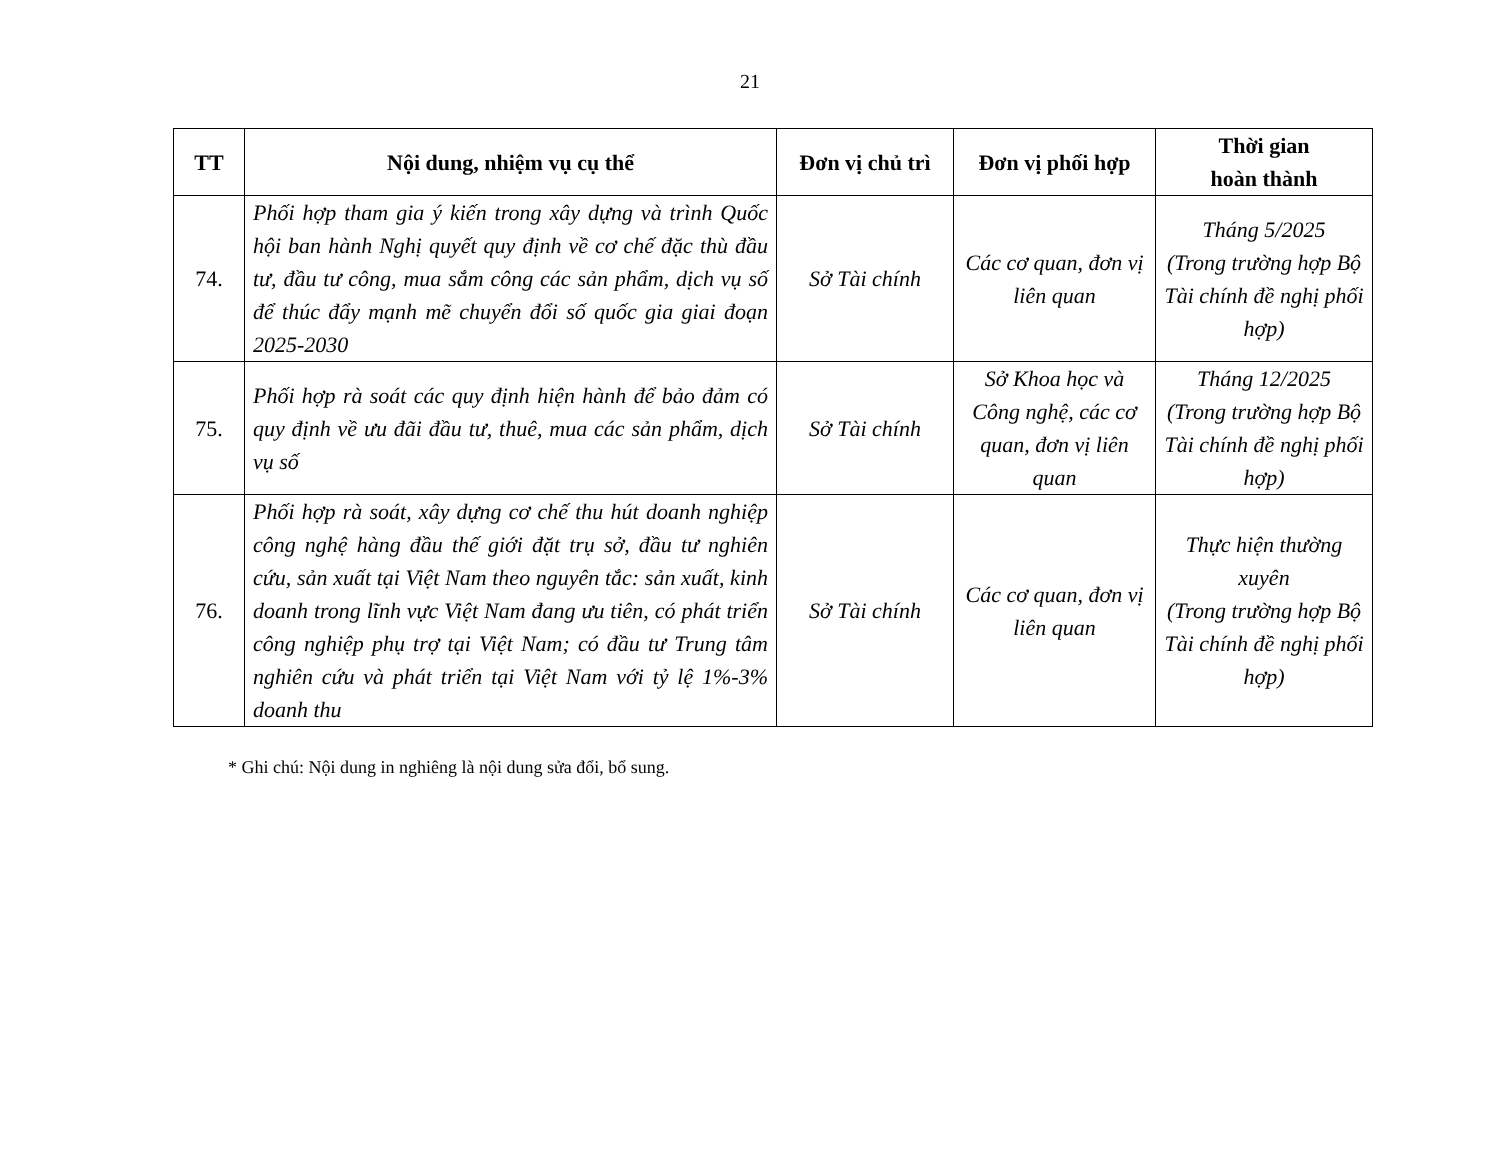21
| TT | Nội dung, nhiệm vụ cụ thể | Đơn vị chủ trì | Đơn vị phối hợp | Thời gian hoàn thành |
| --- | --- | --- | --- | --- |
| 74. | Phối hợp tham gia ý kiến trong xây dựng và trình Quốc hội ban hành Nghị quyết quy định về cơ chế đặc thù đầu tư, đầu tư công, mua sắm công các sản phẩm, dịch vụ số để thúc đẩy mạnh mẽ chuyển đổi số quốc gia giai đoạn 2025-2030 | Sở Tài chính | Các cơ quan, đơn vị liên quan | Tháng 5/2025 (Trong trường hợp Bộ Tài chính đề nghị phối hợp) |
| 75. | Phối hợp rà soát các quy định hiện hành để bảo đảm có quy định về ưu đãi đầu tư, thuê, mua các sản phẩm, dịch vụ số | Sở Tài chính | Sở Khoa học và Công nghệ, các cơ quan, đơn vị liên quan | Tháng 12/2025 (Trong trường hợp Bộ Tài chính đề nghị phối hợp) |
| 76. | Phối hợp rà soát, xây dựng cơ chế thu hút doanh nghiệp công nghệ hàng đầu thế giới đặt trụ sở, đầu tư nghiên cứu, sản xuất tại Việt Nam theo nguyên tắc: sản xuất, kinh doanh trong lĩnh vực Việt Nam đang ưu tiên, có phát triển công nghiệp phụ trợ tại Việt Nam; có đầu tư Trung tâm nghiên cứu và phát triển tại Việt Nam với tỷ lệ 1%-3% doanh thu | Sở Tài chính | Các cơ quan, đơn vị liên quan | Thực hiện thường xuyên (Trong trường hợp Bộ Tài chính đề nghị phối hợp) |
* Ghi chú: Nội dung in nghiêng là nội dung sửa đổi, bổ sung.